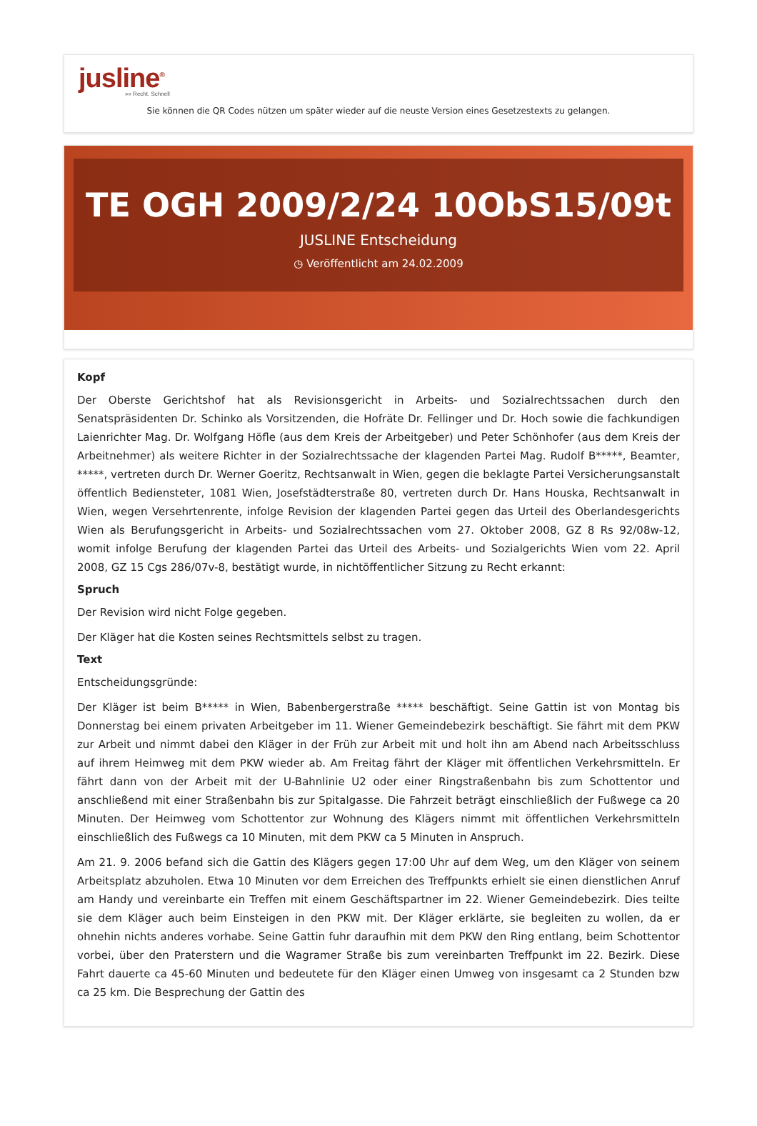jusline<sup>®</sup>
»» Recht. Schnell
Sie können die QR Codes nützen um später wieder auf die neuste Version eines Gesetzestexts zu gelangen.
TE OGH 2009/2/24 10ObS15/09t
JUSLINE Entscheidung
◷ Veröffentlicht am 24.02.2009
Kopf
Der Oberste Gerichtshof hat als Revisionsgericht in Arbeits- und Sozialrechtssachen durch den Senatspräsidenten Dr. Schinko als Vorsitzenden, die Hofräte Dr. Fellinger und Dr. Hoch sowie die fachkundigen Laienrichter Mag. Dr. Wolfgang Höfle (aus dem Kreis der Arbeitgeber) und Peter Schönhofer (aus dem Kreis der Arbeitnehmer) als weitere Richter in der Sozialrechtssache der klagenden Partei Mag. Rudolf B*****, Beamter, *****, vertreten durch Dr. Werner Goeritz, Rechtsanwalt in Wien, gegen die beklagte Partei Versicherungsanstalt öffentlich Bediensteter, 1081 Wien, Josefstädterstraße 80, vertreten durch Dr. Hans Houska, Rechtsanwalt in Wien, wegen Versehrtenrente, infolge Revision der klagenden Partei gegen das Urteil des Oberlandesgerichts Wien als Berufungsgericht in Arbeits- und Sozialrechtssachen vom 27. Oktober 2008, GZ 8 Rs 92/08w-12, womit infolge Berufung der klagenden Partei das Urteil des Arbeits- und Sozialgerichts Wien vom 22. April 2008, GZ 15 Cgs 286/07v-8, bestätigt wurde, in nichtöffentlicher Sitzung zu Recht erkannt:
Spruch
Der Revision wird nicht Folge gegeben.
Der Kläger hat die Kosten seines Rechtsmittels selbst zu tragen.
Text
Entscheidungsgründe:
Der Kläger ist beim B***** in Wien, Babenbergerstraße ***** beschäftigt. Seine Gattin ist von Montag bis Donnerstag bei einem privaten Arbeitgeber im 11. Wiener Gemeindebezirk beschäftigt. Sie fährt mit dem PKW zur Arbeit und nimmt dabei den Kläger in der Früh zur Arbeit mit und holt ihn am Abend nach Arbeitsschluss auf ihrem Heimweg mit dem PKW wieder ab. Am Freitag fährt der Kläger mit öffentlichen Verkehrsmitteln. Er fährt dann von der Arbeit mit der U-Bahnlinie U2 oder einer Ringstraßenbahn bis zum Schottentor und anschließend mit einer Straßenbahn bis zur Spitalgasse. Die Fahrzeit beträgt einschließlich der Fußwege ca 20 Minuten. Der Heimweg vom Schottentor zur Wohnung des Klägers nimmt mit öffentlichen Verkehrsmitteln einschließlich des Fußwegs ca 10 Minuten, mit dem PKW ca 5 Minuten in Anspruch.
Am 21. 9. 2006 befand sich die Gattin des Klägers gegen 17:00 Uhr auf dem Weg, um den Kläger von seinem Arbeitsplatz abzuholen. Etwa 10 Minuten vor dem Erreichen des Treffpunkts erhielt sie einen dienstlichen Anruf am Handy und vereinbarte ein Treffen mit einem Geschäftspartner im 22. Wiener Gemeindebezirk. Dies teilte sie dem Kläger auch beim Einsteigen in den PKW mit. Der Kläger erklärte, sie begleiten zu wollen, da er ohnehin nichts anderes vorhabe. Seine Gattin fuhr daraufhin mit dem PKW den Ring entlang, beim Schottentor vorbei, über den Praterstern und die Wagramer Straße bis zum vereinbarten Treffpunkt im 22. Bezirk. Diese Fahrt dauerte ca 45-60 Minuten und bedeutete für den Kläger einen Umweg von insgesamt ca 2 Stunden bzw ca 25 km. Die Besprechung der Gattin des